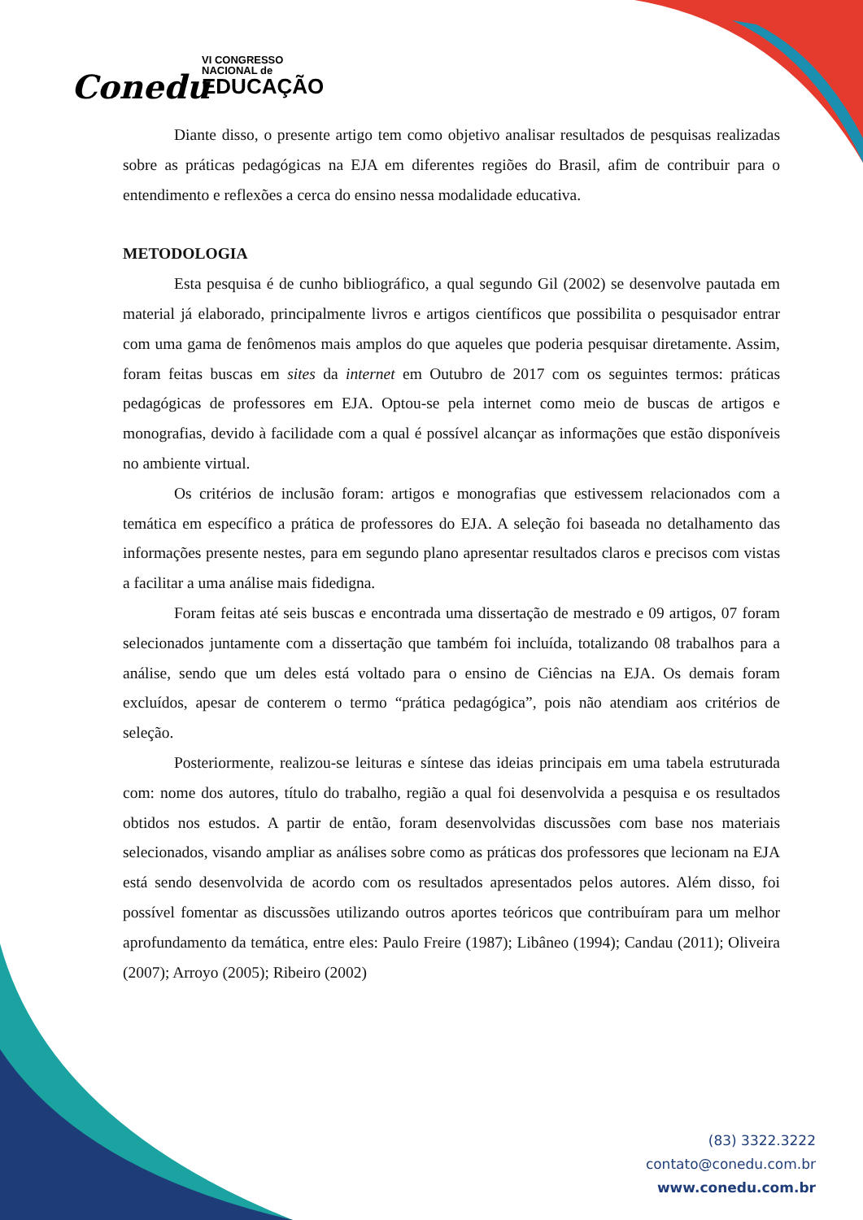Conedu
VI CONGRESSO
NACIONAL de
EDUCAÇÃO
Diante disso, o presente artigo tem como objetivo analisar resultados de pesquisas realizadas sobre as práticas pedagógicas na EJA em diferentes regiões do Brasil, afim de contribuir para o entendimento e reflexões a cerca do ensino nessa modalidade educativa.
METODOLOGIA
Esta pesquisa é de cunho bibliográfico, a qual segundo Gil (2002) se desenvolve pautada em material já elaborado, principalmente livros e artigos científicos que possibilita o pesquisador entrar com uma gama de fenômenos mais amplos do que aqueles que poderia pesquisar diretamente. Assim, foram feitas buscas em sites da internet em Outubro de 2017 com os seguintes termos: práticas pedagógicas de professores em EJA. Optou-se pela internet como meio de buscas de artigos e monografias, devido à facilidade com a qual é possível alcançar as informações que estão disponíveis no ambiente virtual.
Os critérios de inclusão foram: artigos e monografias que estivessem relacionados com a temática em específico a prática de professores do EJA. A seleção foi baseada no detalhamento das informações presente nestes, para em segundo plano apresentar resultados claros e precisos com vistas a facilitar a uma análise mais fidedigna.
Foram feitas até seis buscas e encontrada uma dissertação de mestrado e 09 artigos, 07 foram selecionados juntamente com a dissertação que também foi incluída, totalizando 08 trabalhos para a análise, sendo que um deles está voltado para o ensino de Ciências na EJA. Os demais foram excluídos, apesar de conterem o termo “prática pedagógica”, pois não atendiam aos critérios de seleção.
Posteriormente, realizou-se leituras e síntese das ideias principais em uma tabela estruturada com: nome dos autores, título do trabalho, região a qual foi desenvolvida a pesquisa e os resultados obtidos nos estudos. A partir de então, foram desenvolvidas discussões com base nos materiais selecionados, visando ampliar as análises sobre como as práticas dos professores que lecionam na EJA está sendo desenvolvida de acordo com os resultados apresentados pelos autores. Além disso, foi possível fomentar as discussões utilizando outros aportes teóricos que contribuíram para um melhor aprofundamento da temática, entre eles: Paulo Freire (1987); Libâneo (1994); Candau (2011); Oliveira (2007); Arroyo (2005); Ribeiro (2002)
(83) 3322.3222
contato@conedu.com.br
www.conedu.com.br